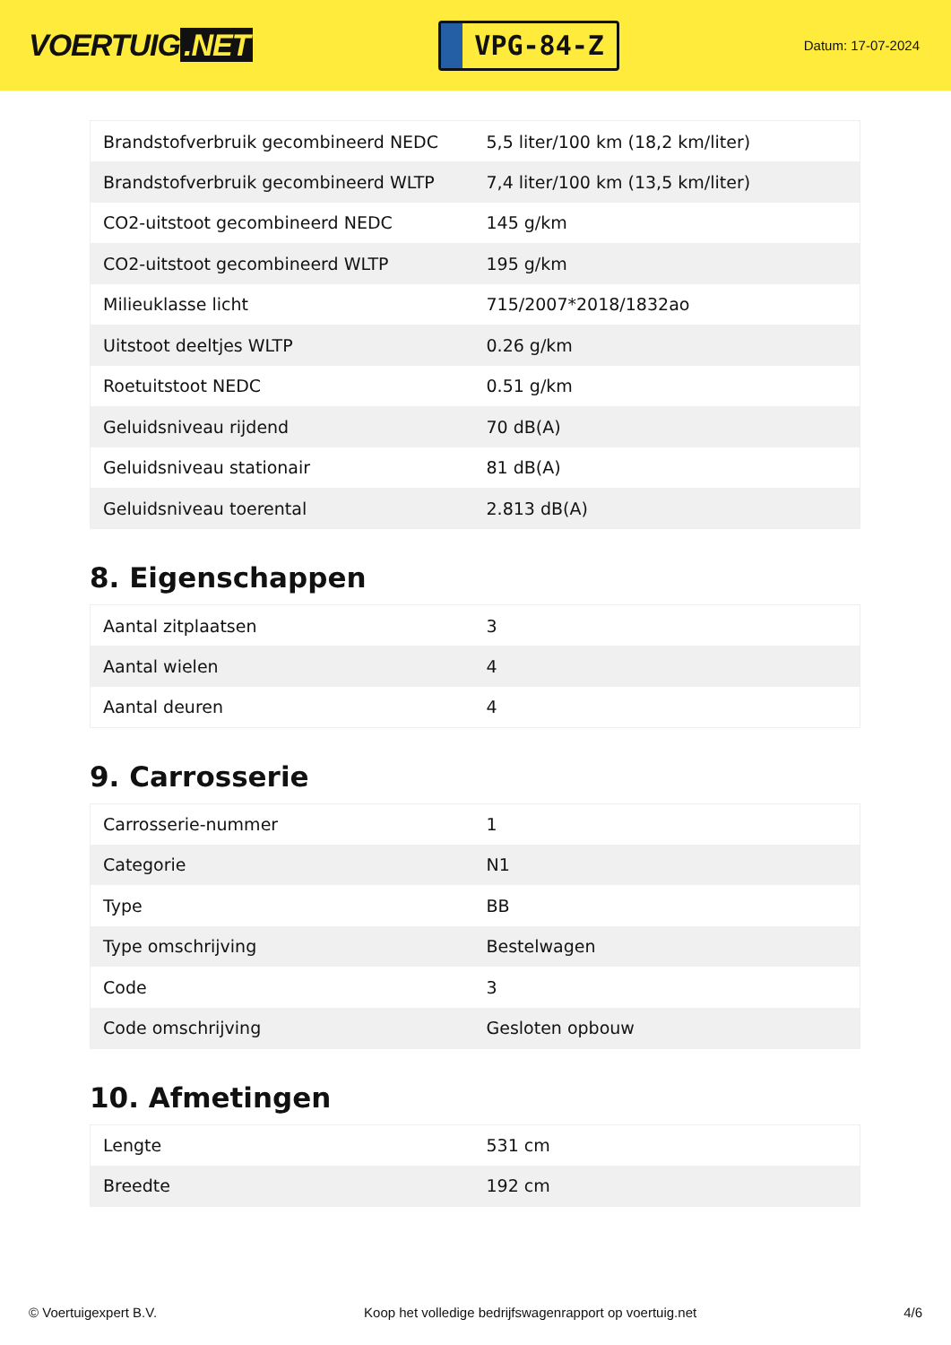VOERTUIG.NET
VPG-84-Z
Datum: 17-07-2024
| Brandstofverbruik gecombineerd NEDC | 5,5 liter/100 km (18,2 km/liter) |
| Brandstofverbruik gecombineerd WLTP | 7,4 liter/100 km (13,5 km/liter) |
| CO2-uitstoot gecombineerd NEDC | 145 g/km |
| CO2-uitstoot gecombineerd WLTP | 195 g/km |
| Milieuklasse licht | 715/2007*2018/1832ao |
| Uitstoot deeltjes WLTP | 0.26 g/km |
| Roetuitstoot NEDC | 0.51 g/km |
| Geluidsniveau rijdend | 70 dB(A) |
| Geluidsniveau stationair | 81 dB(A) |
| Geluidsniveau toerental | 2.813 dB(A) |
8. Eigenschappen
| Aantal zitplaatsen | 3 |
| Aantal wielen | 4 |
| Aantal deuren | 4 |
9. Carrosserie
| Carrosserie-nummer | 1 |
| Categorie | N1 |
| Type | BB |
| Type omschrijving | Bestelwagen |
| Code | 3 |
| Code omschrijving | Gesloten opbouw |
10. Afmetingen
| Lengte | 531 cm |
| Breedte | 192 cm |
© Voertuigexpert B.V. Koop het volledige bedrijfswagenrapport op voertuig.net 4/6